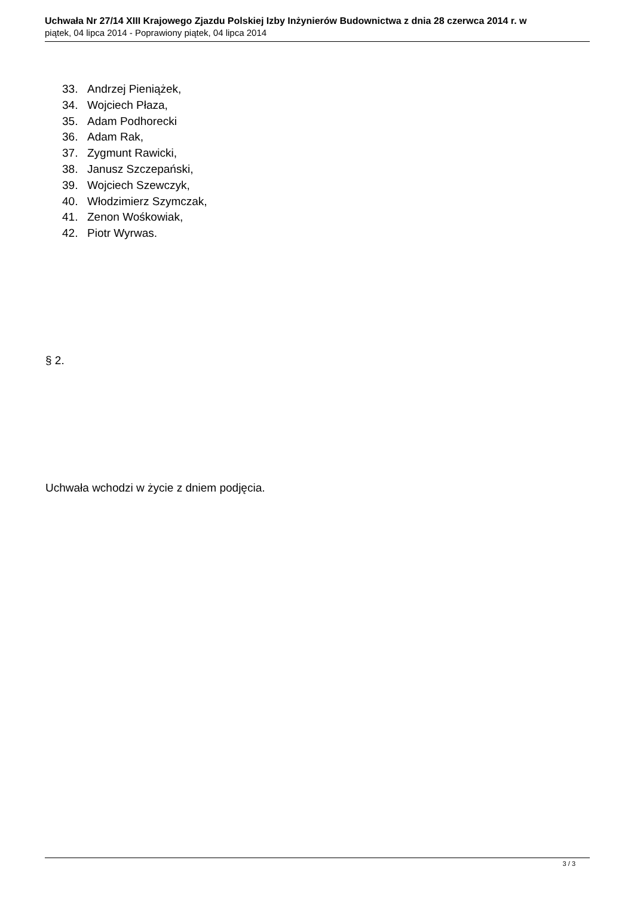Uchwała Nr 27/14 XIII Krajowego Zjazdu Polskiej Izby Inżynierów Budownictwa z dnia 28 czerwca 2014 r. w
piątek, 04 lipca 2014 - Poprawiony piątek, 04 lipca 2014
33. Andrzej Pieniążek,
34. Wojciech Płaza,
35. Adam Podhorecki
36. Adam Rak,
37. Zygmunt Rawicki,
38. Janusz Szczepański,
39. Wojciech Szewczyk,
40. Włodzimierz Szymczak,
41. Zenon Wośkowiak,
42. Piotr Wyrwas.
§ 2.
Uchwała wchodzi w życie z dniem podjęcia.
3 / 3